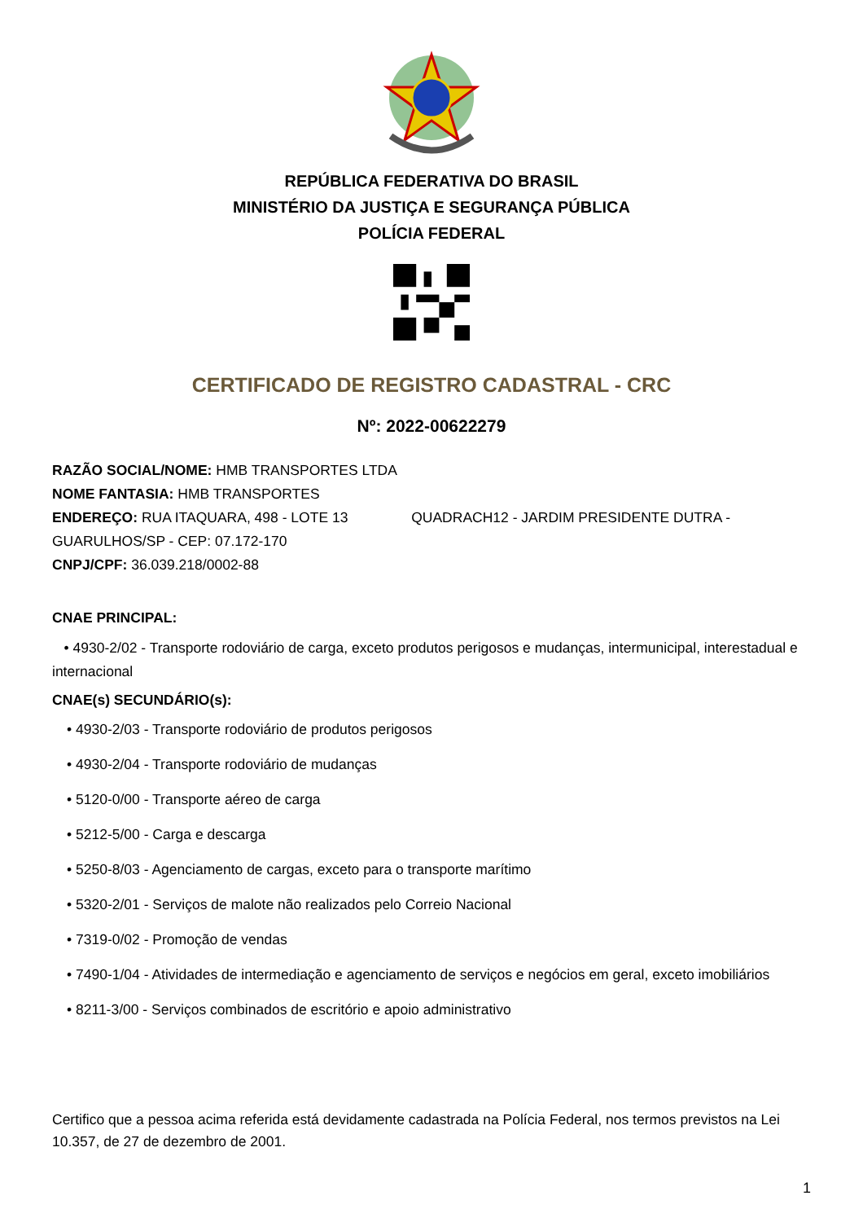REPÚBLICA FEDERATIVA DO BRASIL
MINISTÉRIO DA JUSTIÇA E SEGURANÇA PÚBLICA
POLÍCIA FEDERAL
CERTIFICADO DE REGISTRO CADASTRAL - CRC
Nº: 2022-00622279
RAZÃO SOCIAL/NOME: HMB TRANSPORTES LTDA
NOME FANTASIA: HMB TRANSPORTES
ENDEREÇO: RUA ITAQUARA, 498 - LOTE 13 QUADRACH12 - JARDIM PRESIDENTE DUTRA - GUARULHOS/SP - CEP: 07.172-170
CNPJ/CPF: 36.039.218/0002-88
CNAE PRINCIPAL:
• 4930-2/02 - Transporte rodoviário de carga, exceto produtos perigosos e mudanças, intermunicipal, interestadual e internacional
CNAE(s) SECUNDÁRIO(s):
• 4930-2/03 - Transporte rodoviário de produtos perigosos
• 4930-2/04 - Transporte rodoviário de mudanças
• 5120-0/00 - Transporte aéreo de carga
• 5212-5/00 - Carga e descarga
• 5250-8/03 - Agenciamento de cargas, exceto para o transporte marítimo
• 5320-2/01 - Serviços de malote não realizados pelo Correio Nacional
• 7319-0/02 - Promoção de vendas
• 7490-1/04 - Atividades de intermediação e agenciamento de serviços e negócios em geral, exceto imobiliários
• 8211-3/00 - Serviços combinados de escritório e apoio administrativo
Certifico que a pessoa acima referida está devidamente cadastrada na Polícia Federal, nos termos previstos na Lei 10.357, de 27 de dezembro de 2001.
1